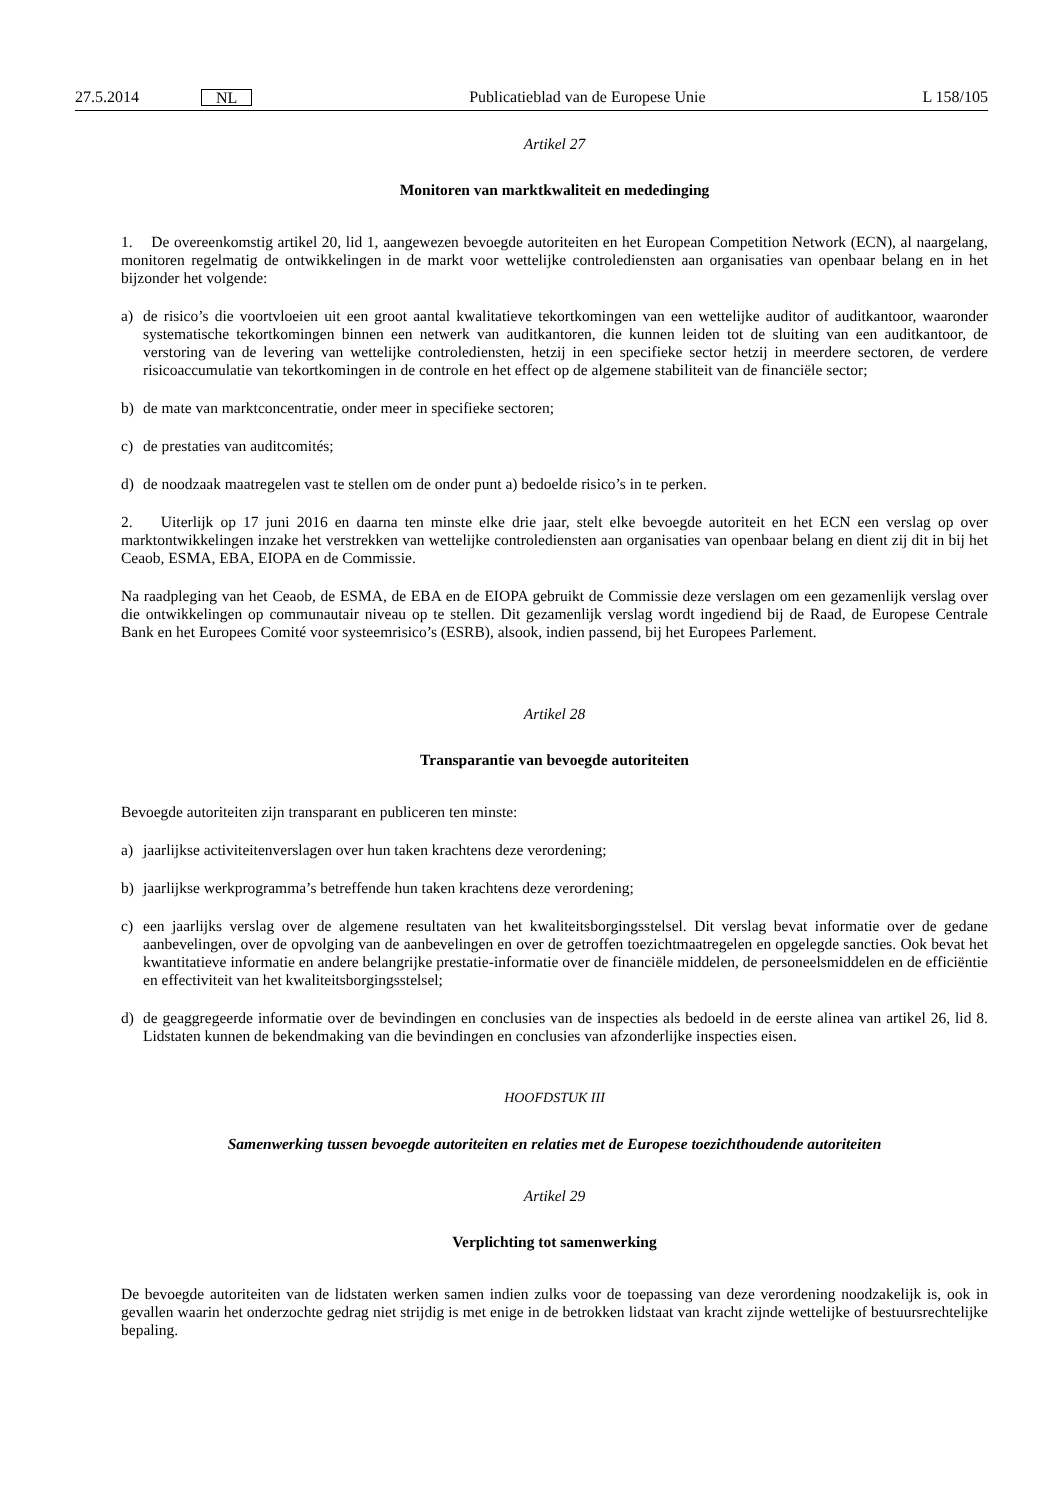27.5.2014 NL Publicatieblad van de Europese Unie L 158/105
Artikel 27
Monitoren van marktkwaliteit en mededinging
1. De overeenkomstig artikel 20, lid 1, aangewezen bevoegde autoriteiten en het European Competition Network (ECN), al naargelang, monitoren regelmatig de ontwikkelingen in de markt voor wettelijke controlediensten aan organisaties van openbaar belang en in het bijzonder het volgende:
a) de risico’s die voortvloeien uit een groot aantal kwalitatieve tekortkomingen van een wettelijke auditor of auditkantoor, waaronder systematische tekortkomingen binnen een netwerk van auditkantoren, die kunnen leiden tot de sluiting van een auditkantoor, de verstoring van de levering van wettelijke controlediensten, hetzij in een specifieke sector hetzij in meerdere sectoren, de verdere risicoaccumulatie van tekortkomingen in de controle en het effect op de algemene stabiliteit van de financiële sector;
b) de mate van marktconcentratie, onder meer in specifieke sectoren;
c) de prestaties van auditcomités;
d) de noodzaak maatregelen vast te stellen om de onder punt a) bedoelde risico’s in te perken.
2. Uiterlijk op 17 juni 2016 en daarna ten minste elke drie jaar, stelt elke bevoegde autoriteit en het ECN een verslag op over marktontwikkelingen inzake het verstrekken van wettelijke controlediensten aan organisaties van openbaar belang en dient zij dit in bij het Ceaob, ESMA, EBA, EIOPA en de Commissie.
Na raadpleging van het Ceaob, de ESMA, de EBA en de EIOPA gebruikt de Commissie deze verslagen om een gezamenlijk verslag over die ontwikkelingen op communautair niveau op te stellen. Dit gezamenlijk verslag wordt ingediend bij de Raad, de Europese Centrale Bank en het Europees Comité voor systeemrisico’s (ESRB), alsook, indien passend, bij het Europees Parlement.
Artikel 28
Transparantie van bevoegde autoriteiten
Bevoegde autoriteiten zijn transparant en publiceren ten minste:
a) jaarlijkse activiteitenverslagen over hun taken krachtens deze verordening;
b) jaarlijkse werkprogramma’s betreffende hun taken krachtens deze verordening;
c) een jaarlijks verslag over de algemene resultaten van het kwaliteitsborgingsstelsel. Dit verslag bevat informatie over de gedane aanbevelingen, over de opvolging van de aanbevelingen en over de getroffen toezichtmaatregelen en opgelegde sancties. Ook bevat het kwantitatieve informatie en andere belangrijke prestatie-informatie over de financiële middelen, de personeelsmiddelen en de efficiëntie en effectiviteit van het kwaliteitsborgingsstelsel;
d) de geaggregeerde informatie over de bevindingen en conclusies van de inspecties als bedoeld in de eerste alinea van artikel 26, lid 8. Lidstaten kunnen de bekendmaking van die bevindingen en conclusies van afzonderlijke inspecties eisen.
HOOFDSTUK III
Samenwerking tussen bevoegde autoriteiten en relaties met de Europese toezichthoudende autoriteiten
Artikel 29
Verplichting tot samenwerking
De bevoegde autoriteiten van de lidstaten werken samen indien zulks voor de toepassing van deze verordening noodzakelijk is, ook in gevallen waarin het onderzochte gedrag niet strijdig is met enige in de betrokken lidstaat van kracht zijnde wettelijke of bestuursrechtelijke bepaling.